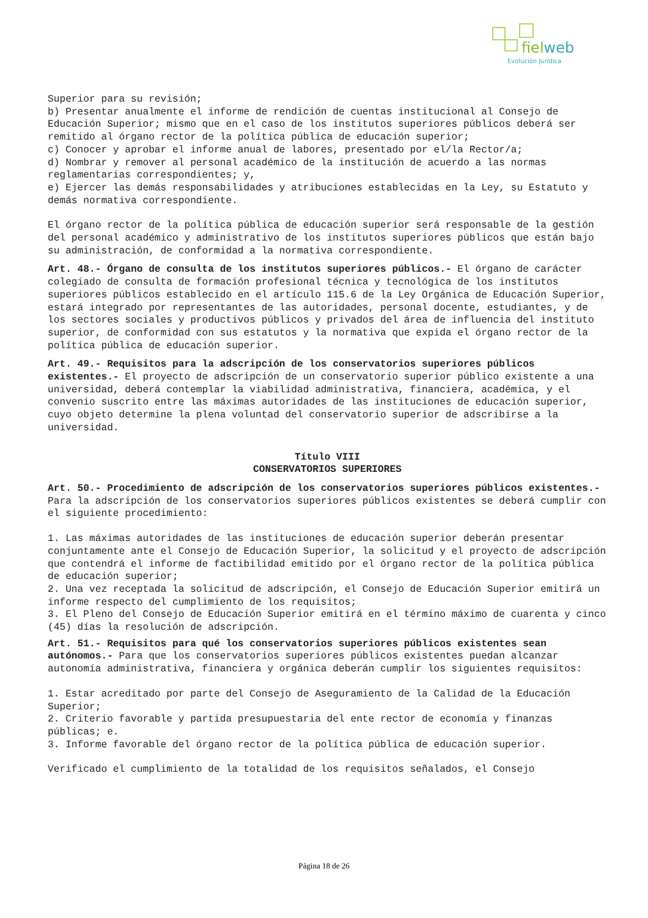fiel web
Evolución Jurídica
Superior para su revisión;
b) Presentar anualmente el informe de rendición de cuentas institucional al Consejo de Educación Superior; mismo que en el caso de los institutos superiores públicos deberá ser remitido al órgano rector de la política pública de educación superior;
c) Conocer y aprobar el informe anual de labores, presentado por el/la Rector/a;
d) Nombrar y remover al personal académico de la institución de acuerdo a las normas reglamentarias correspondientes; y,
e) Ejercer las demás responsabilidades y atribuciones establecidas en la Ley, su Estatuto y demás normativa correspondiente.
El órgano rector de la política pública de educación superior será responsable de la gestión del personal académico y administrativo de los institutos superiores públicos que están bajo su administración, de conformidad a la normativa correspondiente.
Art. 48.- Órgano de consulta de los institutos superiores públicos.- El órgano de carácter colegiado de consulta de formación profesional técnica y tecnológica de los institutos superiores públicos establecido en el artículo 115.6 de la Ley Orgánica de Educación Superior, estará integrado por representantes de las autoridades, personal docente, estudiantes, y de los sectores sociales y productivos públicos y privados del área de influencia del instituto superior, de conformidad con sus estatutos y la normativa que expida el órgano rector de la política pública de educación superior.
Art. 49.- Requisitos para la adscripción de los conservatorios superiores públicos existentes.- El proyecto de adscripción de un conservatorio superior público existente a una universidad, deberá contemplar la viabilidad administrativa, financiera, académica, y el convenio suscrito entre las máximas autoridades de las instituciones de educación superior, cuyo objeto determine la plena voluntad del conservatorio superior de adscribirse a la universidad.
Título VIII
CONSERVATORIOS SUPERIORES
Art. 50.- Procedimiento de adscripción de los conservatorios superiores públicos existentes.- Para la adscripción de los conservatorios superiores públicos existentes se deberá cumplir con el siguiente procedimiento:
1. Las máximas autoridades de las instituciones de educación superior deberán presentar conjuntamente ante el Consejo de Educación Superior, la solicitud y el proyecto de adscripción que contendrá el informe de factibilidad emitido por el órgano rector de la política pública de educación superior;
2. Una vez receptada la solicitud de adscripción, el Consejo de Educación Superior emitirá un informe respecto del cumplimiento de los requisitos;
3. El Pleno del Consejo de Educación Superior emitirá en el término máximo de cuarenta y cinco (45) días la resolución de adscripción.
Art. 51.- Requisitos para qué los conservatorios superiores públicos existentes sean autónomos.- Para que los conservatorios superiores públicos existentes puedan alcanzar autonomía administrativa, financiera y orgánica deberán cumplir los siguientes requisitos:
1. Estar acreditado por parte del Consejo de Aseguramiento de la Calidad de la Educación Superior;
2. Criterio favorable y partida presupuestaria del ente rector de economía y finanzas públicas; e.
3. Informe favorable del órgano rector de la política pública de educación superior.
Verificado el cumplimiento de la totalidad de los requisitos señalados, el Consejo
Página 18 de 26